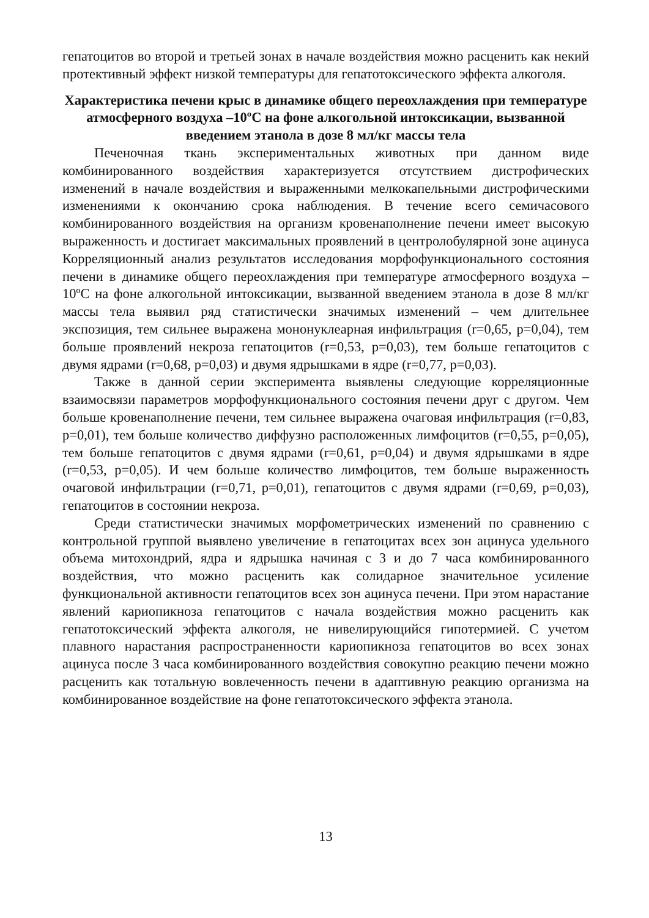гепатоцитов во второй и третьей зонах в начале воздействия можно расценить как некий протективный эффект низкой температуры для гепатотоксического эффекта алкоголя.
Характеристика печени крыс в динамике общего переохлаждения при температуре атмосферного воздуха –10ºС на фоне алкогольной интоксикации, вызванной введением этанола в дозе 8 мл/кг массы тела
Печеночная ткань экспериментальных животных при данном виде комбинированного воздействия характеризуется отсутствием дистрофических изменений в начале воздействия и выраженными мелкокапельными дистрофическими изменениями к окончанию срока наблюдения. В течение всего семичасового комбинированного воздействия на организм кровенаполнение печени имеет высокую выраженность и достигает максимальных проявлений в центролобулярной зоне ацинуса Корреляционный анализ результатов исследования морфофункционального состояния печени в динамике общего переохлаждения при температуре атмосферного воздуха –10ºС на фоне алкогольной интоксикации, вызванной введением этанола в дозе 8 мл/кг массы тела выявил ряд статистически значимых изменений – чем длительнее экспозиция, тем сильнее выражена мононуклеарная инфильтрация (r=0,65, p=0,04), тем больше проявлений некроза гепатоцитов (r=0,53, p=0,03), тем больше гепатоцитов с двумя ядрами (r=0,68, p=0,03) и двумя ядрышками в ядре (r=0,77, p=0,03).
Также в данной серии эксперимента выявлены следующие корреляционные взаимосвязи параметров морфофункционального состояния печени друг с другом. Чем больше кровенаполнение печени, тем сильнее выражена очаговая инфильтрация (r=0,83, p=0,01), тем больше количество диффузно расположенных лимфоцитов (r=0,55, p=0,05), тем больше гепатоцитов с двумя ядрами (r=0,61, p=0,04) и двумя ядрышками в ядре (r=0,53, p=0,05). И чем больше количество лимфоцитов, тем больше выраженность очаговой инфильтрации (r=0,71, p=0,01), гепатоцитов с двумя ядрами (r=0,69, p=0,03), гепатоцитов в состоянии некроза.
Среди статистически значимых морфометрических изменений по сравнению с контрольной группой выявлено увеличение в гепатоцитах всех зон ацинуса удельного объема митохондрий, ядра и ядрышка начиная с 3 и до 7 часа комбинированного воздействия, что можно расценить как солидарное значительное усиление функциональной активности гепатоцитов всех зон ацинуса печени. При этом нарастание явлений кариопикноза гепатоцитов с начала воздействия можно расценить как гепатотоксический эффекта алкоголя, не нивелирующийся гипотермией. С учетом плавного нарастания распространенности кариопикноза гепатоцитов во всех зонах ацинуса после 3 часа комбинированного воздействия совокупно реакцию печени можно расценить как тотальную вовлеченность печени в адаптивную реакцию организма на комбинированное воздействие на фоне гепатотоксического эффекта этанола.
13